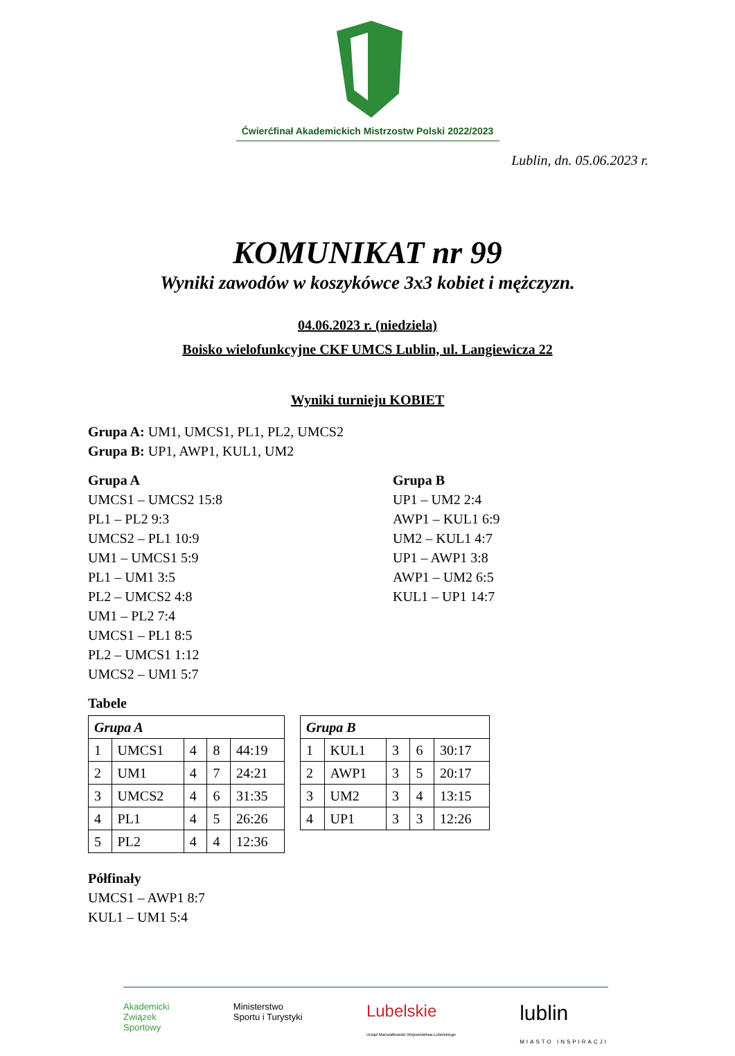Ćwierćfinał Akademickich Mistrzostw Polski 2022/2023
Lublin, dn. 05.06.2023 r.
KOMUNIKAT nr 99
Wyniki zawodów w koszykówce 3x3 kobiet i mężczyzn.
04.06.2023 r. (niedziela)
Boisko wielofunkcyjne CKF UMCS Lublin, ul. Langiewicza 22
Wyniki turnieju KOBIET
Grupa A: UM1, UMCS1, PL1, PL2, UMCS2
Grupa B: UP1, AWP1, KUL1, UM2
Grupa A
UMCS1 – UMCS2 15:8
PL1 – PL2 9:3
UMCS2 – PL1 10:9
UM1 – UMCS1 5:9
PL1 – UM1 3:5
PL2 – UMCS2 4:8
UM1 – PL2 7:4
UMCS1 – PL1 8:5
PL2 – UMCS1 1:12
UMCS2 – UM1 5:7
Grupa B
UP1 – UM2 2:4
AWP1 – KUL1 6:9
UM2 – KUL1 4:7
UP1 – AWP1 3:8
AWP1 – UM2 6:5
KUL1 – UP1 14:7
Tabele
| Grupa A | | | | |
| 1 | UMCS1 | 4 | 8 | 44:19 |
| 2 | UM1 | 4 | 7 | 24:21 |
| 3 | UMCS2 | 4 | 6 | 31:35 |
| 4 | PL1 | 4 | 5 | 26:26 |
| 5 | PL2 | 4 | 4 | 12:36 |
| Grupa B | | | | |
| 1 | KUL1 | 3 | 6 | 30:17 |
| 2 | AWP1 | 3 | 5 | 20:17 |
| 3 | UM2 | 3 | 4 | 13:15 |
| 4 | UP1 | 3 | 3 | 12:26 |
Półfinały
UMCS1 – AWP1 8:7
KUL1 – UM1 5:4
Akademicki
Związek
Sportowy Ministerstwo
Sportu i Turystyki Lubelskie
Urząd Marszałkowski Województwa Lubelskiego lublin
MIASTO INSPIRACJI